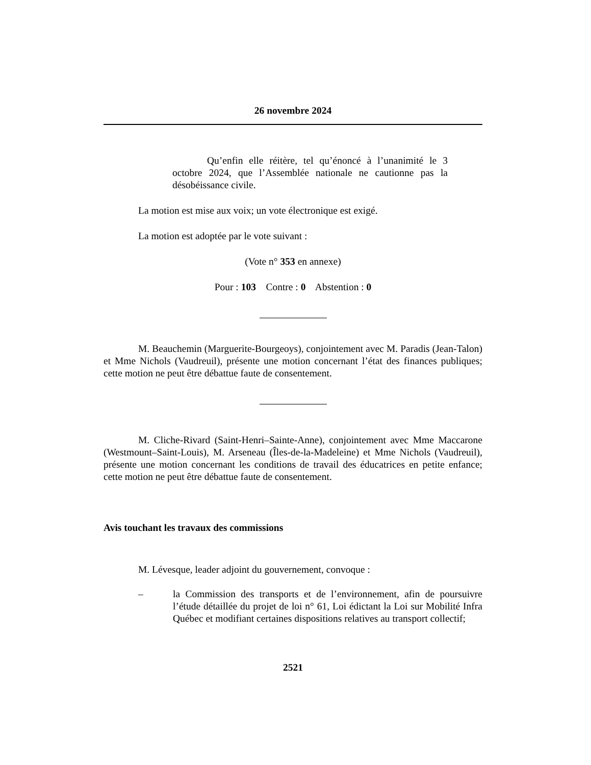26 novembre 2024
Qu’enfin elle réitère, tel qu’énoncé à l’unanimité le 3 octobre 2024, que l’Assemblée nationale ne cautionne pas la désobéissance civile.
La motion est mise aux voix; un vote électronique est exigé.
La motion est adoptée par le vote suivant :
(Vote n° 353 en annexe)
Pour : 103 Contre : 0 Abstention : 0
M. Beauchemin (Marguerite-Bourgeoys), conjointement avec M. Paradis (Jean-Talon) et Mme Nichols (Vaudreuil), présente une motion concernant l’état des finances publiques; cette motion ne peut être débattue faute de consentement.
M. Cliche-Rivard (Saint-Henri–Sainte-Anne), conjointement avec Mme Maccarone (Westmount–Saint-Louis), M. Arseneau (Îles-de-la-Madeleine) et Mme Nichols (Vaudreuil), présente une motion concernant les conditions de travail des éducatrices en petite enfance; cette motion ne peut être débattue faute de consentement.
Avis touchant les travaux des commissions
M. Lévesque, leader adjoint du gouvernement, convoque :
– la Commission des transports et de l’environnement, afin de poursuivre l’étude détaillée du projet de loi n° 61, Loi édictant la Loi sur Mobilité Infra Québec et modifiant certaines dispositions relatives au transport collectif;
2521